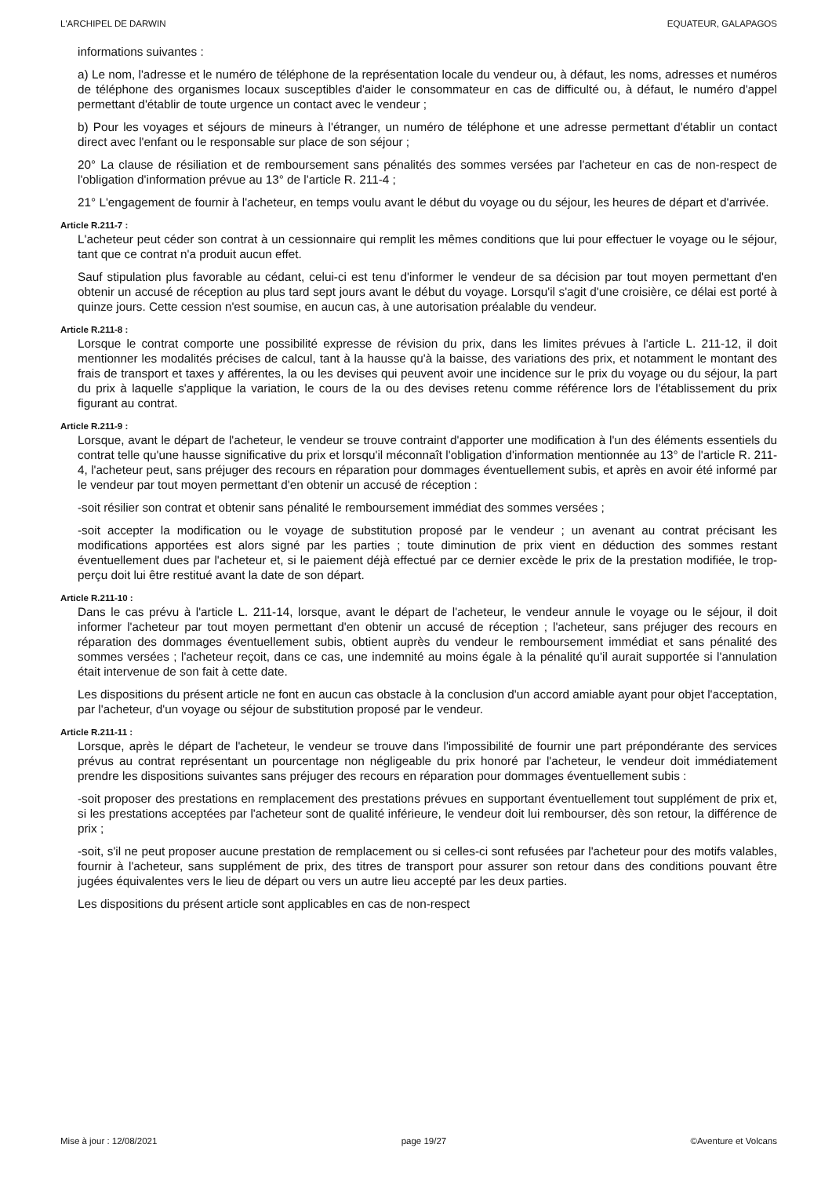L'ARCHIPEL DE DARWIN EQUATEUR, GALAPAGOS
informations suivantes :
a) Le nom, l'adresse et le numéro de téléphone de la représentation locale du vendeur ou, à défaut, les noms, adresses et numéros de téléphone des organismes locaux susceptibles d'aider le consommateur en cas de difficulté ou, à défaut, le numéro d'appel permettant d'établir de toute urgence un contact avec le vendeur ;
b) Pour les voyages et séjours de mineurs à l'étranger, un numéro de téléphone et une adresse permettant d'établir un contact direct avec l'enfant ou le responsable sur place de son séjour ;
20° La clause de résiliation et de remboursement sans pénalités des sommes versées par l'acheteur en cas de non-respect de l'obligation d'information prévue au 13° de l'article R. 211-4 ;
21° L'engagement de fournir à l'acheteur, en temps voulu avant le début du voyage ou du séjour, les heures de départ et d'arrivée.
Article R.211-7 :
L'acheteur peut céder son contrat à un cessionnaire qui remplit les mêmes conditions que lui pour effectuer le voyage ou le séjour, tant que ce contrat n'a produit aucun effet.
Sauf stipulation plus favorable au cédant, celui-ci est tenu d'informer le vendeur de sa décision par tout moyen permettant d'en obtenir un accusé de réception au plus tard sept jours avant le début du voyage. Lorsqu'il s'agit d'une croisière, ce délai est porté à quinze jours. Cette cession n'est soumise, en aucun cas, à une autorisation préalable du vendeur.
Article R.211-8 :
Lorsque le contrat comporte une possibilité expresse de révision du prix, dans les limites prévues à l'article L. 211-12, il doit mentionner les modalités précises de calcul, tant à la hausse qu'à la baisse, des variations des prix, et notamment le montant des frais de transport et taxes y afférentes, la ou les devises qui peuvent avoir une incidence sur le prix du voyage ou du séjour, la part du prix à laquelle s'applique la variation, le cours de la ou des devises retenu comme référence lors de l'établissement du prix figurant au contrat.
Article R.211-9 :
Lorsque, avant le départ de l'acheteur, le vendeur se trouve contraint d'apporter une modification à l'un des éléments essentiels du contrat telle qu'une hausse significative du prix et lorsqu'il méconnaît l'obligation d'information mentionnée au 13° de l'article R. 211-4, l'acheteur peut, sans préjuger des recours en réparation pour dommages éventuellement subis, et après en avoir été informé par le vendeur par tout moyen permettant d'en obtenir un accusé de réception :
-soit résilier son contrat et obtenir sans pénalité le remboursement immédiat des sommes versées ;
-soit accepter la modification ou le voyage de substitution proposé par le vendeur ; un avenant au contrat précisant les modifications apportées est alors signé par les parties ; toute diminution de prix vient en déduction des sommes restant éventuellement dues par l'acheteur et, si le paiement déjà effectué par ce dernier excède le prix de la prestation modifiée, le trop-perçu doit lui être restitué avant la date de son départ.
Article R.211-10 :
Dans le cas prévu à l'article L. 211-14, lorsque, avant le départ de l'acheteur, le vendeur annule le voyage ou le séjour, il doit informer l'acheteur par tout moyen permettant d'en obtenir un accusé de réception ; l'acheteur, sans préjuger des recours en réparation des dommages éventuellement subis, obtient auprès du vendeur le remboursement immédiat et sans pénalité des sommes versées ; l'acheteur reçoit, dans ce cas, une indemnité au moins égale à la pénalité qu'il aurait supportée si l'annulation était intervenue de son fait à cette date.
Les dispositions du présent article ne font en aucun cas obstacle à la conclusion d'un accord amiable ayant pour objet l'acceptation, par l'acheteur, d'un voyage ou séjour de substitution proposé par le vendeur.
Article R.211-11 :
Lorsque, après le départ de l'acheteur, le vendeur se trouve dans l'impossibilité de fournir une part prépondérante des services prévus au contrat représentant un pourcentage non négligeable du prix honoré par l'acheteur, le vendeur doit immédiatement prendre les dispositions suivantes sans préjuger des recours en réparation pour dommages éventuellement subis :
-soit proposer des prestations en remplacement des prestations prévues en supportant éventuellement tout supplément de prix et, si les prestations acceptées par l'acheteur sont de qualité inférieure, le vendeur doit lui rembourser, dès son retour, la différence de prix ;
-soit, s'il ne peut proposer aucune prestation de remplacement ou si celles-ci sont refusées par l'acheteur pour des motifs valables, fournir à l'acheteur, sans supplément de prix, des titres de transport pour assurer son retour dans des conditions pouvant être jugées équivalentes vers le lieu de départ ou vers un autre lieu accepté par les deux parties.
Les dispositions du présent article sont applicables en cas de non-respect
Mise à jour : 12/08/2021 page 19/27 ©Aventure et Volcans